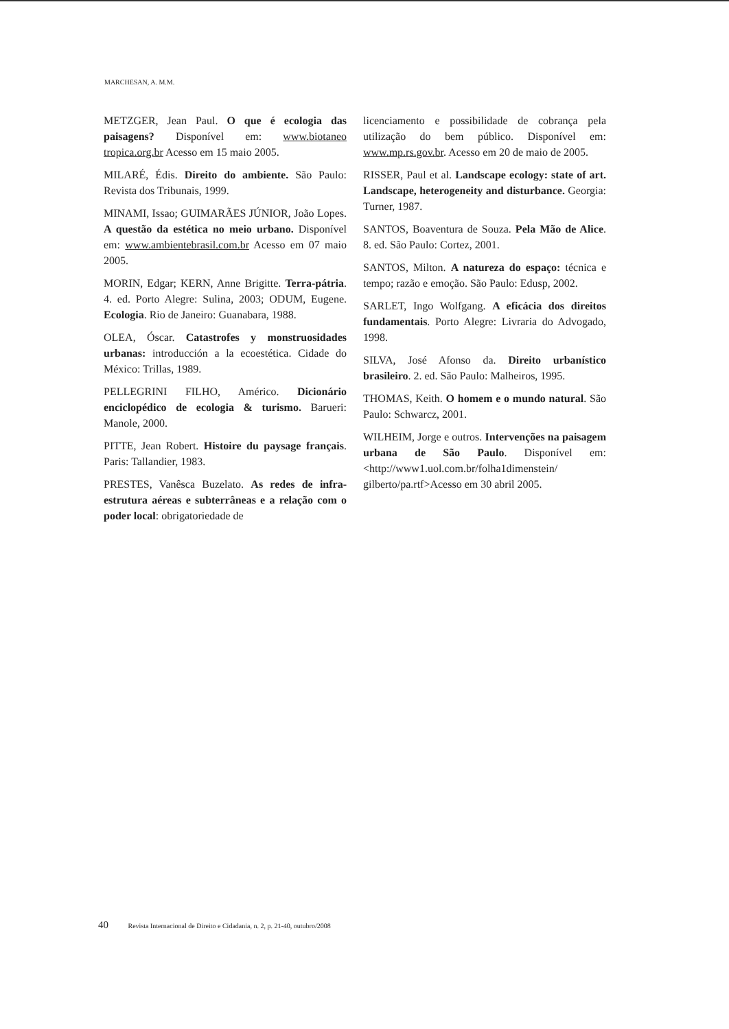MARCHESAN, A. M.M.
METZGER, Jean Paul. O que é ecologia das paisagens? Disponível em: www.biotaneo tropica.org.br Acesso em 15 maio 2005.
MILARÉ, Édis. Direito do ambiente. São Paulo: Revista dos Tribunais, 1999.
MINAMI, Issao; GUIMARÃES JÚNIOR, João Lopes. A questão da estética no meio urbano. Disponível em: www.ambientebrasil.com.br Acesso em 07 maio 2005.
MORIN, Edgar; KERN, Anne Brigitte. Terra-pátria. 4. ed. Porto Alegre: Sulina, 2003; ODUM, Eugene. Ecologia. Rio de Janeiro: Guanabara, 1988.
OLEA, Óscar. Catastrofes y monstruosidades urbanas: introducción a la ecoestética. Cidade do México: Trillas, 1989.
PELLEGRINI FILHO, Américo. Dicionário enciclopédico de ecologia & turismo. Barueri: Manole, 2000.
PITTE, Jean Robert. Histoire du paysage français. Paris: Tallandier, 1983.
PRESTES, Vanêsca Buzelato. As redes de infra-estrutura aéreas e subterrâneas e a relação com o poder local: obrigatoriedade de
licenciamento e possibilidade de cobrança pela utilização do bem público. Disponível em: www.mp.rs.gov.br. Acesso em 20 de maio de 2005.
RISSER, Paul et al. Landscape ecology: state of art. Landscape, heterogeneity and disturbance. Georgia: Turner, 1987.
SANTOS, Boaventura de Souza. Pela Mão de Alice. 8. ed. São Paulo: Cortez, 2001.
SANTOS, Milton. A natureza do espaço: técnica e tempo; razão e emoção. São Paulo: Edusp, 2002.
SARLET, Ingo Wolfgang. A eficácia dos direitos fundamentais. Porto Alegre: Livraria do Advogado, 1998.
SILVA, José Afonso da. Direito urbanístico brasileiro. 2. ed. São Paulo: Malheiros, 1995.
THOMAS, Keith. O homem e o mundo natural. São Paulo: Schwarcz, 2001.
WILHEIM, Jorge e outros. Intervenções na paisagem urbana de São Paulo. Disponível em:<http://www1.uol.com.br/folha1dimenstein/ gilberto/pa.rtf>Acesso em 30 abril 2005.
40 Revista Internacional de Direito e Cidadania, n. 2, p. 21-40, outubro/2008